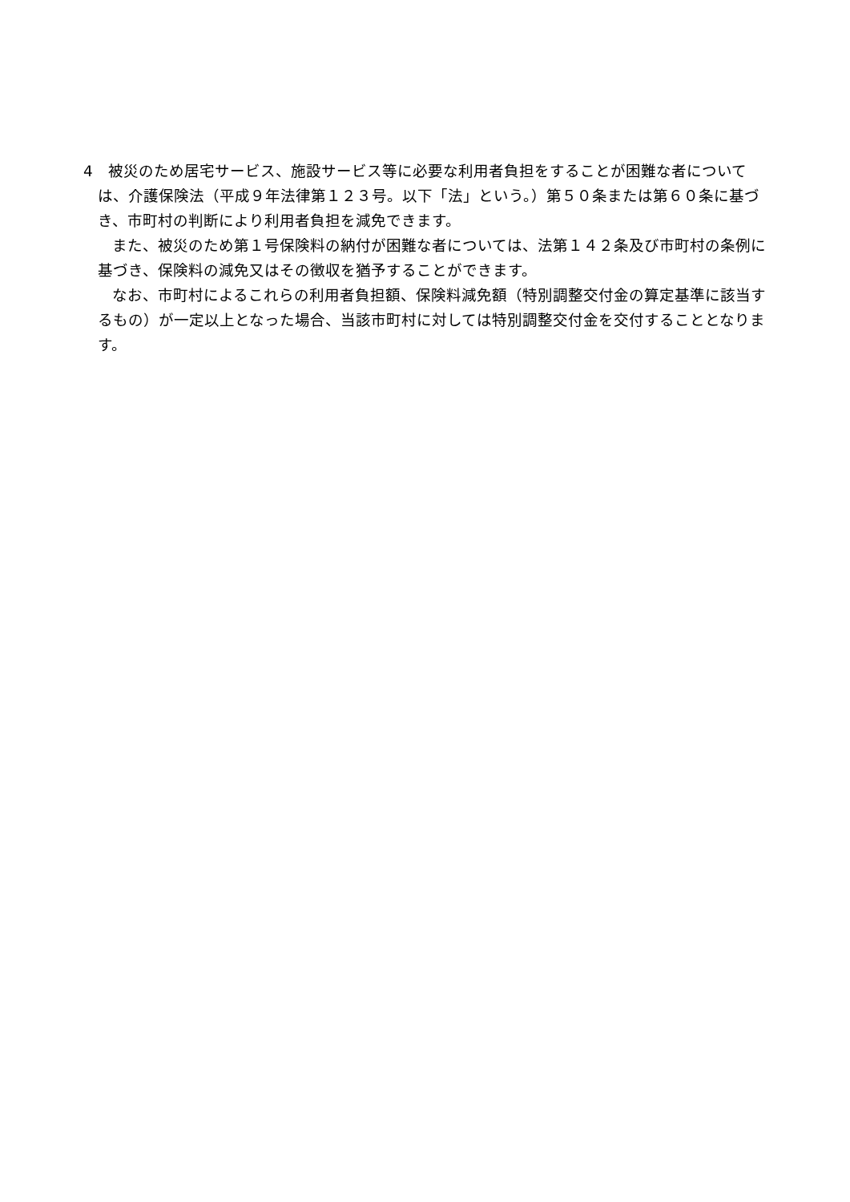4　被災のため居宅サービス、施設サービス等に必要な利用者負担をすることが困難な者については、介護保険法（平成９年法律第１２３号。以下「法」という。）第５０条または第６０条に基づき、市町村の判断により利用者負担を減免できます。
また、被災のため第１号保険料の納付が困難な者については、法第１４２条及び市町村の条例に基づき、保険料の減免又はその徴収を猶予することができます。
なお、市町村によるこれらの利用者負担額、保険料減免額（特別調整交付金の算定基準に該当するもの）が一定以上となった場合、当該市町村に対しては特別調整交付金を交付することとなります。